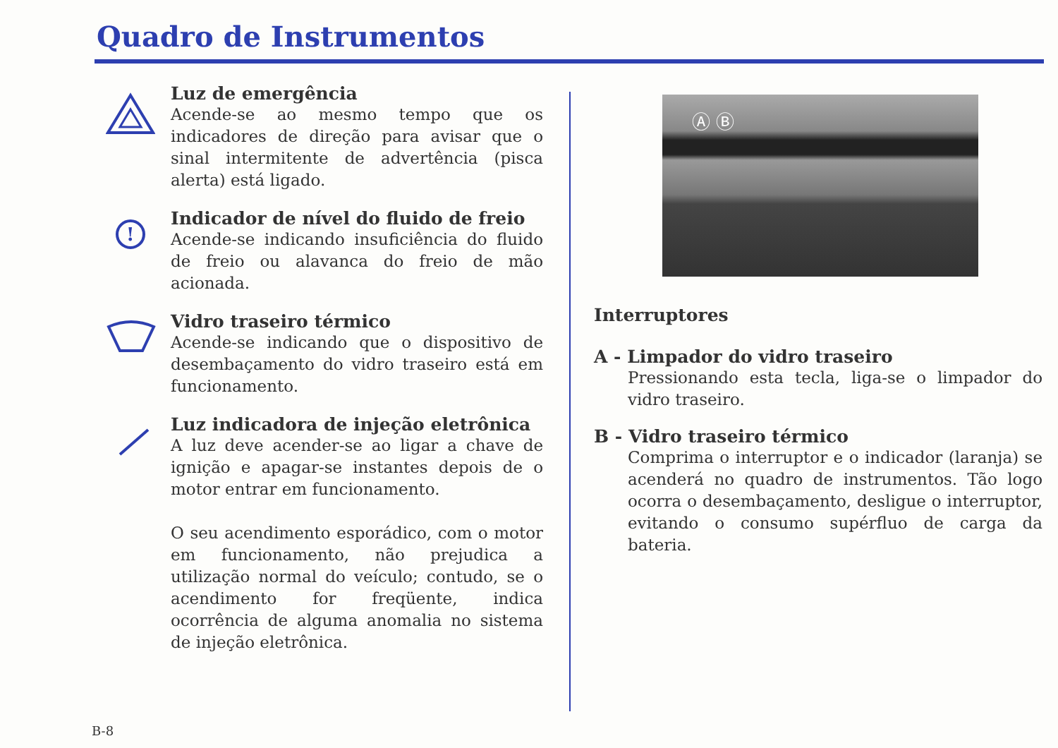Quadro de Instrumentos
Luz de emergência
Acende-se ao mesmo tempo que os indicadores de direção para avisar que o sinal intermitente de advertência (pisca alerta) está ligado.
!
Indicador de nível do fluido de freio
Acende-se indicando insuficiência do fluido de freio ou alavanca do freio de mão acionada.
Vidro traseiro térmico
Acende-se indicando que o dispositivo de desembaçamento do vidro traseiro está em funcionamento.
Luz indicadora de injeção eletrônica
A luz deve acender-se ao ligar a chave de ignição e apagar-se instantes depois de o motor entrar em funcionamento.
O seu acendimento esporádico, com o motor em funcionamento, não prejudica a utilização normal do veículo; contudo, se o acendimento for freqüente, indica ocorrência de alguma anomalia no sistema de injeção eletrônica.
Ⓐ Ⓑ
Interruptores
A - Limpador do vidro traseiro
Pressionando esta tecla, liga-se o limpador do vidro traseiro.
B - Vidro traseiro térmico
Comprima o interruptor e o indicador (laranja) se acenderá no quadro de instrumentos. Tão logo ocorra o desembaçamento, desligue o interruptor, evitando o consumo supérfluo de carga da bateria.
B-8